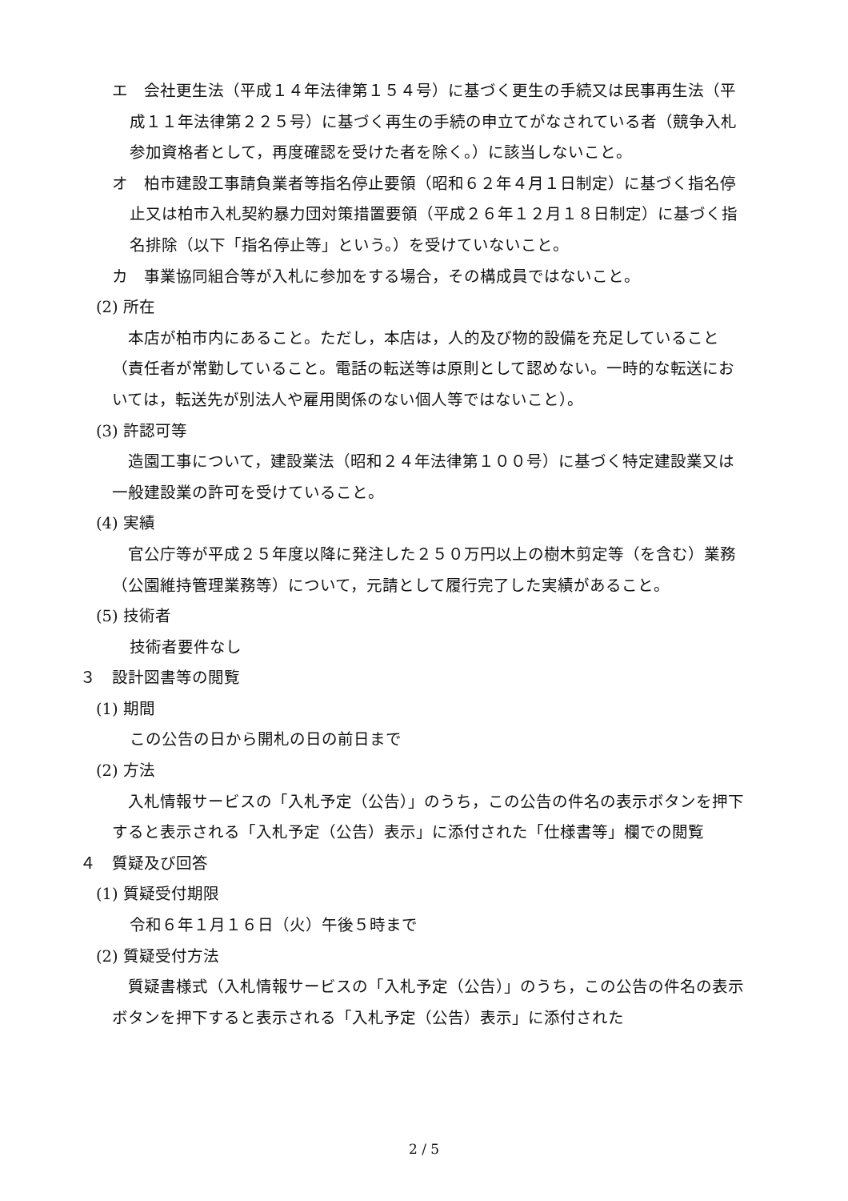エ　会社更生法（平成１４年法律第１５４号）に基づく更生の手続又は民事再生法（平成１１年法律第２２５号）に基づく再生の手続の申立てがなされている者（競争入札参加資格者として，再度確認を受けた者を除く。）に該当しないこと。
オ　柏市建設工事請負業者等指名停止要領（昭和６２年４月１日制定）に基づく指名停止又は柏市入札契約暴力団対策措置要領（平成２６年１２月１８日制定）に基づく指名排除（以下「指名停止等」という。）を受けていないこと。
カ　事業協同組合等が入札に参加をする場合，その構成員ではないこと。
(2) 所在
本店が柏市内にあること。ただし，本店は，人的及び物的設備を充足していること（責任者が常勤していること。電話の転送等は原則として認めない。一時的な転送においては，転送先が別法人や雇用関係のない個人等ではないこと）。
(3) 許認可等
造園工事について，建設業法（昭和２４年法律第１００号）に基づく特定建設業又は一般建設業の許可を受けていること。
(4) 実績
官公庁等が平成２５年度以降に発注した２５０万円以上の樹木剪定等（を含む）業務（公園維持管理業務等）について，元請として履行完了した実績があること。
(5) 技術者
技術者要件なし
３　設計図書等の閲覧
(1) 期間
この公告の日から開札の日の前日まで
(2) 方法
入札情報サービスの「入札予定（公告）」のうち，この公告の件名の表示ボタンを押下すると表示される「入札予定（公告）表示」に添付された「仕様書等」欄での閲覧
４　質疑及び回答
(1) 質疑受付期限
令和６年１月１６日（火）午後５時まで
(2) 質疑受付方法
質疑書様式（入札情報サービスの「入札予定（公告）」のうち，この公告の件名の表示ボタンを押下すると表示される「入札予定（公告）表示」に添付された
2 / 5